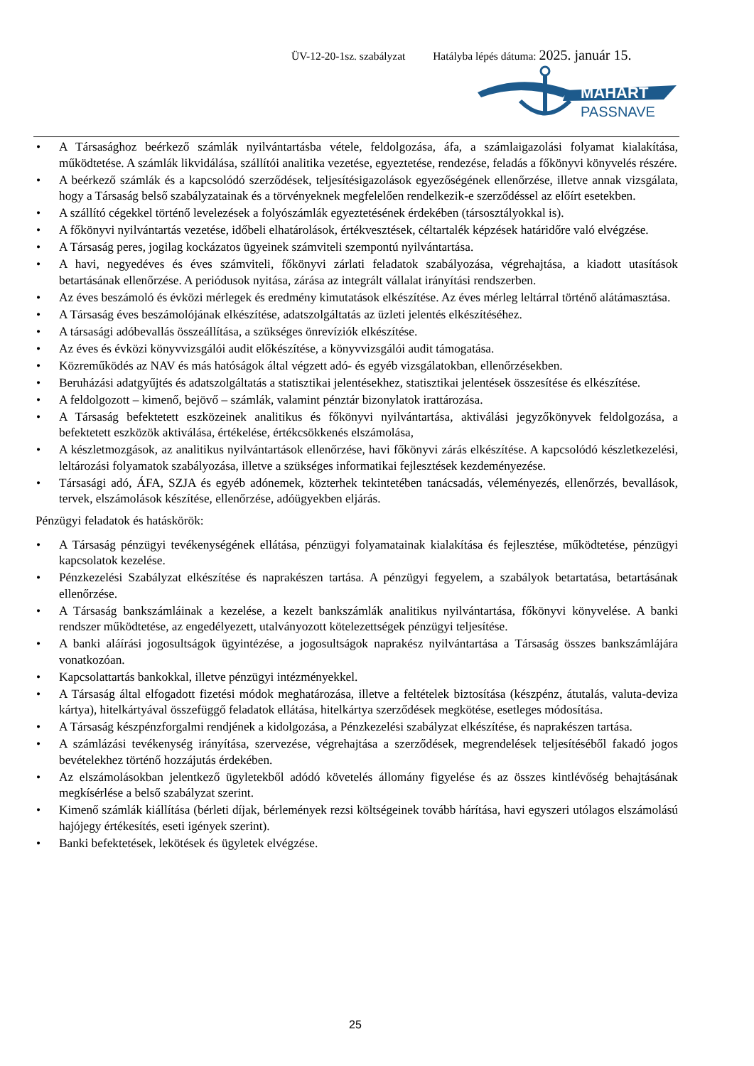ÜV-12-20-1sz. szabályzat Hatályba lépés dátuma: 2025. január 15.
MAHART
PASSNAVE
• A Társasághoz beérkező számlák nyilvántartásba vétele, feldolgozása, áfa, a számlaigazolási folyamat kialakítása, működtetése. A számlák likvidálása, szállítói analitika vezetése, egyeztetése, rendezése, feladás a főkönyvi könyvelés részére.
• A beérkező számlák és a kapcsolódó szerződések, teljesítésigazolások egyezőségének ellenőrzése, illetve annak vizsgálata, hogy a Társaság belső szabályzatainak és a törvényeknek megfelelően rendelkezik-e szerződéssel az előírt esetekben.
• A szállító cégekkel történő levelezések a folyószámlák egyeztetésének érdekében (társosztályokkal is).
• A főkönyvi nyilvántartás vezetése, időbeli elhatárolások, értékvesztések, céltartalék képzések határidőre való elvégzése.
• A Társaság peres, jogilag kockázatos ügyeinek számviteli szempontú nyilvántartása.
• A havi, negyedéves és éves számviteli, főkönyvi zárlati feladatok szabályozása, végrehajtása, a kiadott utasítások betartásának ellenőrzése. A periódusok nyitása, zárása az integrált vállalat irányítási rendszerben.
• Az éves beszámoló és évközi mérlegek és eredmény kimutatások elkészítése. Az éves mérleg leltárral történő alátámasztása.
• A Társaság éves beszámolójának elkészítése, adatszolgáltatás az üzleti jelentés elkészítéséhez.
• A társasági adóbevallás összeállítása, a szükséges önrevíziók elkészítése.
• Az éves és évközi könyvvizsgálói audit előkészítése, a könyvvizsgálói audit támogatása.
• Közreműködés az NAV és más hatóságok által végzett adó- és egyéb vizsgálatokban, ellenőrzésekben.
• Beruházási adatgyűjtés és adatszolgáltatás a statisztikai jelentésekhez, statisztikai jelentések összesítése és elkészítése.
• A feldolgozott – kimenő, bejövő – számlák, valamint pénztár bizonylatok irattározása.
• A Társaság befektetett eszközeinek analitikus és főkönyvi nyilvántartása, aktiválási jegyzőkönyvek feldolgozása, a befektetett eszközök aktiválása, értékelése, értékcsökkenés elszámolása,
• A készletmozgások, az analitikus nyilvántartások ellenőrzése, havi főkönyvi zárás elkészítése. A kapcsolódó készletkezelési, leltározási folyamatok szabályozása, illetve a szükséges informatikai fejlesztések kezdeményezése.
• Társasági adó, ÁFA, SZJA és egyéb adónemek, közterhek tekintetében tanácsadás, véleményezés, ellenőrzés, bevallások, tervek, elszámolások készítése, ellenőrzése, adóügyekben eljárás.
Pénzügyi feladatok és hatáskörök:
• A Társaság pénzügyi tevékenységének ellátása, pénzügyi folyamatainak kialakítása és fejlesztése, működtetése, pénzügyi kapcsolatok kezelése.
• Pénzkezelési Szabályzat elkészítése és naprakészen tartása. A pénzügyi fegyelem, a szabályok betartatása, betartásának ellenőrzése.
• A Társaság bankszámláinak a kezelése, a kezelt bankszámlák analitikus nyilvántartása, főkönyvi könyvelése. A banki rendszer működtetése, az engedélyezett, utalványozott kötelezettségek pénzügyi teljesítése.
• A banki aláírási jogosultságok ügyintézése, a jogosultságok naprakész nyilvántartása a Társaság összes bankszámlájára vonatkozóan.
• Kapcsolattartás bankokkal, illetve pénzügyi intézményekkel.
• A Társaság által elfogadott fizetési módok meghatározása, illetve a feltételek biztosítása (készpénz, átutalás, valuta-deviza kártya), hitelkártyával összefüggő feladatok ellátása, hitelkártya szerződések megkötése, esetleges módosítása.
• A Társaság készpénzforgalmi rendjének a kidolgozása, a Pénzkezelési szabályzat elkészítése, és naprakészen tartása.
• A számlázási tevékenység irányítása, szervezése, végrehajtása a szerződések, megrendelések teljesítéséből fakadó jogos bevételekhez történő hozzájutás érdekében.
• Az elszámolásokban jelentkező ügyletekből adódó követelés állomány figyelése és az összes kintlévőség behajtásának megkísérlése a belső szabályzat szerint.
• Kimenő számlák kiállítása (bérleti díjak, bérlemények rezsi költségeinek tovább hárítása, havi egyszeri utólagos elszámolású hajójegy értékesítés, eseti igények szerint).
• Banki befektetések, lekötések és ügyletek elvégzése.
25